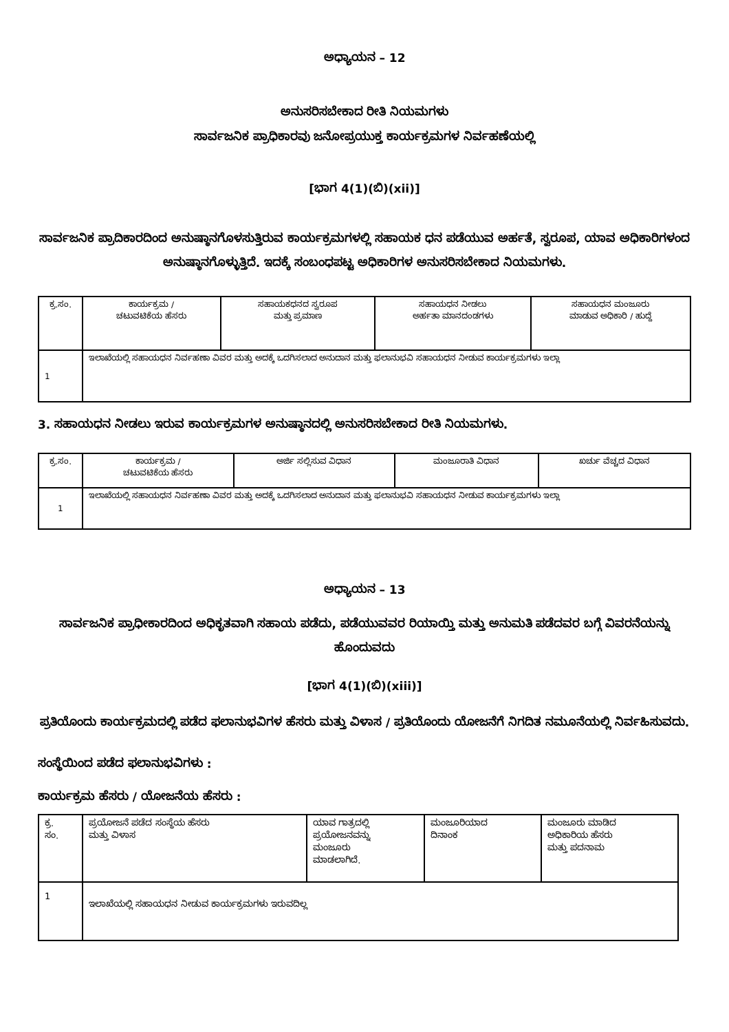ಅಧ್ಯಾಯನ – 12
ಅನುಸರಿಸಬೇಕಾದ ರೀತಿ ನಿಯಮಗಳು
ಸಾರ್ವಜನಿಕ ಪ್ರಾಧಿಕಾರವು ಜನೋಪ್ರಯುಕ್ತ ಕಾರ್ಯಕ್ರಮಗಳ ನಿರ್ವಹಣೆಯಲ್ಲಿ
[ಭಾಗ 4(1)(ಬಿ)(xii)]
ಸಾರ್ವಜನಿಕ ಪ್ರಾದಿಕಾರದಿಂದ ಅನುಷ್ಠಾನಗೊಳಸುತ್ತಿರುವ ಕಾರ್ಯಕ್ರಮಗಳಲ್ಲಿ ಸಹಾಯಕ ಧನ ಪಡೆಯುವ ಅರ್ಹತೆ, ಸ್ವರೂಪ, ಯಾವ ಅಧಿಕಾರಿಗಳಂದ ಅನುಷ್ಠಾನಗೊಳ್ಳುತ್ತಿದೆ. ಇದಕ್ಕೆ ಸಂಬಂಧಪಟ್ಟ ಅಧಿಕಾರಿಗಳ ಅನುಸರಿಸಬೇಕಾದ ನಿಯಮಗಳು.
| ಕ್ರ.ಸಂ. | ಕಾರ್ಯಕ್ರಮ / ಚಟುವಟಿಕೆಯ ಹೆಸರು | ಸಹಾಯಕಧನದ ಸ್ವರೂಪ ಮತ್ತು ಪ್ರಮಾಣ | ಸಹಾಯಧನ ನೀಡಲು ಅರ್ಹತಾ ಮಾನದಂಡಗಳು | ಸಹಾಯಧನ ಮಂಜೂರು ಮಾಡುವ ಅಧಿಕಾರಿ / ಹುದ್ದೆ |
| --- | --- | --- | --- | --- |
| 1 | ಇಲಾಖೆಯಲ್ಲಿ ಸಹಾಯಧನ ನಿರ್ವಹಣಾ ವಿವರ ಮತ್ತು ಅದಕ್ಕೆ ಒದಗಿಸಲಾದ ಅನುದಾನ ಮತ್ತು ಫಲಾನುಭವಿ ಸಹಾಯಧನ ನೀಡುವ ಕಾರ್ಯಕ್ರಮಗಳು ಇಲ್ಲಾ | | | |
3. ಸಹಾಯಧನ ನೀಡಲು ಇರುವ ಕಾರ್ಯಕ್ರಮಗಳ ಅನುಷ್ಠಾನದಲ್ಲಿ ಅನುಸರಿಸಬೇಕಾದ ರೀತಿ ನಿಯಮಗಳು.
| ಕ್ರ.ಸಂ. | ಕಾರ್ಯಕ್ರಮ / ಚಟುವಟಿಕೆಯ ಹೆಸರು | ಅರ್ಜಿ ಸಲ್ಲಿಸುವ ವಿಧಾನ | ಮಂಜೂರಾತಿ ವಿಧಾನ | ಖರ್ಚು ವೆಚ್ಚದ ವಿಧಾನ |
| --- | --- | --- | --- | --- |
| 1 | ಇಲಾಖೆಯಲ್ಲಿ ಸಹಾಯಧನ ನಿರ್ವಹಣಾ ವಿವರ ಮತ್ತು ಅದಕ್ಕೆ ಒದಗಿಸಲಾದ ಅನುದಾನ ಮತ್ತು ಫಲಾನುಭವಿ ಸಹಾಯಧನ ನೀಡುವ ಕಾರ್ಯಕ್ರಮಗಳು ಇಲ್ಲಾ | | | |
ಅಧ್ಯಾಯನ – 13
ಸಾರ್ವಜನಿಕ ಪ್ರಾಧೀಕಾರದಿಂದ ಅಧಿಕೃತವಾಗಿ ಸಹಾಯ ಪಡೆದು, ಪಡೆಯುವವರ ರಿಯಾಯ್ತಿ ಮತ್ತು ಅನುಮತಿ ಪಡೆದವರ ಬಗ್ಗೆ ವಿವರನೆಯನ್ನು ಹೊಂದುವದು
[ಭಾಗ 4(1)(ಬಿ)(xiii)]
ಪ್ರತಿಯೊಂದು ಕಾರ್ಯಕ್ರಮದಲ್ಲಿ ಪಡೆದ ಫಲಾನುಭವಿಗಳ ಹೆಸರು ಮತ್ತು ವಿಳಾಸ / ಪ್ರತಿಯೊಂದು ಯೋಜನೆಗೆ ನಿಗದಿತ ನಮೂನೆಯಲ್ಲಿ ನಿರ್ವಹಿಸುವದು.
ಸಂಸ್ಥೆಯಿಂದ ಪಡೆದ ಫಲಾನುಭವಿಗಳು :
ಕಾರ್ಯಕ್ರಮ ಹೆಸರು / ಯೋಜನೆಯ ಹೆಸರು :
| ಕ್ರ. ಸಂ. | ಪ್ರಯೋಜನೆ ಪಡೆದ ಸಂಸ್ಥೆಯ ಹೆಸರು ಮತ್ತು ವಿಳಾಸ | ಯಾವ ಗಾತ್ರದಲ್ಲಿ ಪ್ರಯೋಜನವನ್ನು ಮಂಜೂರು ಮಾಡಲಾಗಿದೆ. | ಮಂಜೂರಿಯಾದ ದಿನಾಂಕ | ಮಂಜೂರು ಮಾಡಿದ ಅಧಿಕಾರಿಯ ಹೆಸರು ಮತ್ತು ಪದನಾಮ |
| 1 | ಇಲಾಖೆಯಲ್ಲಿ ಸಹಾಯಧನ ನೀಡುವ ಕಾರ್ಯಕ್ರಮಗಳು ಇರುವದಿಲ್ಲ | | | |